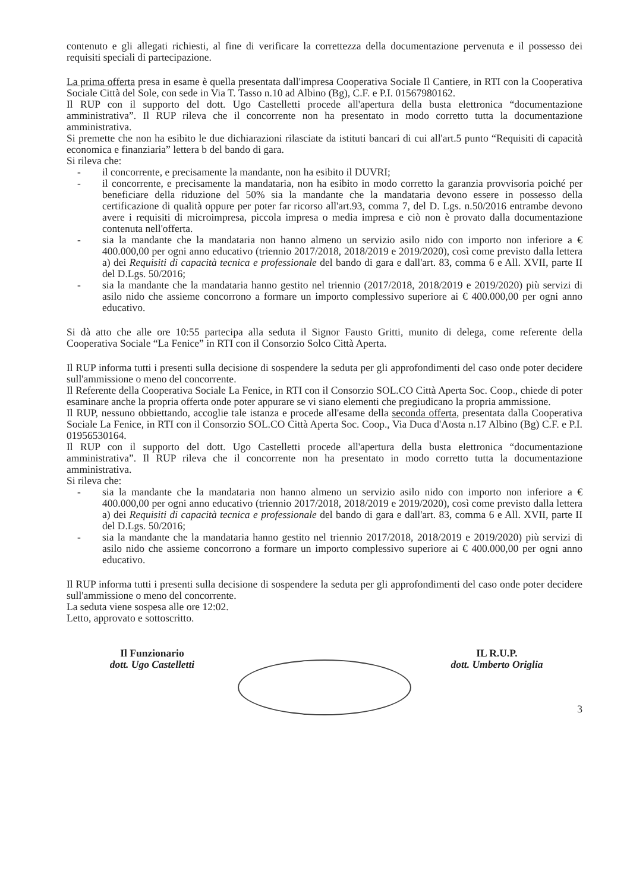contenuto e gli allegati richiesti, al fine di verificare la correttezza della documentazione pervenuta e il possesso dei requisiti speciali di partecipazione.
La prima offerta presa in esame è quella presentata dall'impresa Cooperativa Sociale Il Cantiere, in RTI con la Cooperativa Sociale Città del Sole, con sede in Via T. Tasso n.10 ad Albino (Bg), C.F. e P.I. 01567980162.
Il RUP con il supporto del dott. Ugo Castelletti procede all'apertura della busta elettronica “documentazione amministrativa”. Il RUP rileva che il concorrente non ha presentato in modo corretto tutta la documentazione amministrativa.
Si premette che non ha esibito le due dichiarazioni rilasciate da istituti bancari di cui all'art.5 punto “Requisiti di capacità economica e finanziaria” lettera b del bando di gara.
Si rileva che:
- il concorrente, e precisamente la mandante, non ha esibito il DUVRI;
- il concorrente, e precisamente la mandataria, non ha esibito in modo corretto la garanzia provvisoria poiché per beneficiare della riduzione del 50% sia la mandante che la mandataria devono essere in possesso della certificazione di qualità oppure per poter far ricorso all'art.93, comma 7, del D. Lgs. n.50/2016 entrambe devono avere i requisiti di microimpresa, piccola impresa o media impresa e ciò non è provato dalla documentazione contenuta nell'offerta.
- sia la mandante che la mandataria non hanno almeno un servizio asilo nido con importo non inferiore a € 400.000,00 per ogni anno educativo (triennio 2017/2018, 2018/2019 e 2019/2020), così come previsto dalla lettera a) dei Requisiti di capacità tecnica e professionale del bando di gara e dall'art. 83, comma 6 e All. XVII, parte II del D.Lgs. 50/2016;
- sia la mandante che la mandataria hanno gestito nel triennio (2017/2018, 2018/2019 e 2019/2020) più servizi di asilo nido che assieme concorrono a formare un importo complessivo superiore ai € 400.000,00 per ogni anno educativo.
Si dà atto che alle ore 10:55 partecipa alla seduta il Signor Fausto Gritti, munito di delega, come referente della Cooperativa Sociale “La Fenice” in RTI con il Consorzio Solco Città Aperta.
Il RUP informa tutti i presenti sulla decisione di sospendere la seduta per gli approfondimenti del caso onde poter decidere sull'ammissione o meno del concorrente.
Il Referente della Cooperativa Sociale La Fenice, in RTI con il Consorzio SOL.CO Città Aperta Soc. Coop., chiede di poter esaminare anche la propria offerta onde poter appurare se vi siano elementi che pregiudicano la propria ammissione.
Il RUP, nessuno obbiettando, accoglie tale istanza e procede all'esame della seconda offerta, presentata dalla Cooperativa Sociale La Fenice, in RTI con il Consorzio SOL.CO Città Aperta Soc. Coop., Via Duca d'Aosta n.17 Albino (Bg) C.F. e P.I. 01956530164.
Il RUP con il supporto del dott. Ugo Castelletti procede all'apertura della busta elettronica “documentazione amministrativa”. Il RUP rileva che il concorrente non ha presentato in modo corretto tutta la documentazione amministrativa.
Si rileva che:
- sia la mandante che la mandataria non hanno almeno un servizio asilo nido con importo non inferiore a € 400.000,00 per ogni anno educativo (triennio 2017/2018, 2018/2019 e 2019/2020), così come previsto dalla lettera a) dei Requisiti di capacità tecnica e professionale del bando di gara e dall'art. 83, comma 6 e All. XVII, parte II del D.Lgs. 50/2016;
- sia la mandante che la mandataria hanno gestito nel triennio 2017/2018, 2018/2019 e 2019/2020) più servizi di asilo nido che assieme concorrono a formare un importo complessivo superiore ai € 400.000,00 per ogni anno educativo.
Il RUP informa tutti i presenti sulla decisione di sospendere la seduta per gli approfondimenti del caso onde poter decidere sull'ammissione o meno del concorrente.
La seduta viene sospesa alle ore 12:02.
Letto, approvato e sottoscritto.
Il Funzionario
dott. Ugo Castelletti
IL R.U.P.
dott. Umberto Origlia
3